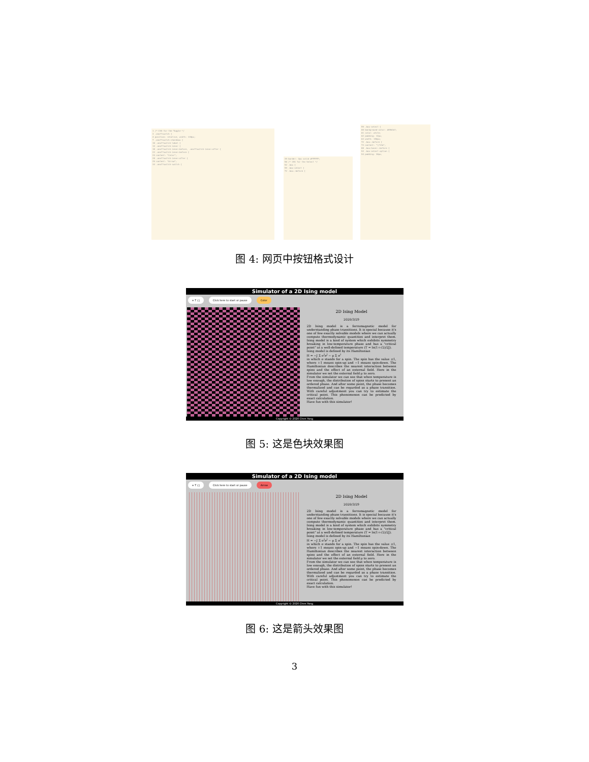1 /*-CSS-for-the-Toggle-*/
3 .onoffswitch {
4 position: relative; width: 130px;
7 .onoffswitch-checkbox {
10 .onoffswitch-label {
14 .onoffswitch-inner {
18 .onoffswitch-inner:before, .onoffswitch-inner:after {
23 .onoffswitch-inner:before {
24 content: "Color";
28 .onoffswitch-inner:after {
29 content: "Arrow";
34 .onoffswitch-switch {
39 border: 2px solid #FFFFFF;
50 /* CSS for the Select */
52 .box {
59 .box-select {
72 .box::before {
59 .box-select {
60 background-color: #0563af;
61 color: white;
62 padding: 12px;
63 width: 150px;
72 .box::before {
73 content: "\f13a";
88 .box:hover::before {
93 .box-select option {
94 padding: 30px;
图 4: 网页中按钮格式设计
Simulator of a 2D Ising model
= T / J Click here to start or pause Color
2D Ising Model
2020/3/29
2D Ising model is a ferromagnetic model for understanding phase transitions. It is special because it's one of few exactly solvable models where we can actually compute thermodynamic quantities and interpret them. Ising model is a kind of system which exhibits symmetry breaking in low-temperature phase and has a "critical point" at a well-defined temperature (T = ln(1+√2)/2J).
Ising model is defined by its Hamiltonian
H = −J Σ σ<sup>i</sup>σ<sup>j</sup> − μ Σ σ<sup>i</sup>
in which σ stands for a spin. The spin has the value ±1, where +1 means spin-up and −1 means spin-down. The Hamiltonian describes the nearest interaction between spins and the effect of an external field. Here in the simulator we set the external field μ to zero.
From the simulator we can see that when temperature is low enough, the distribution of spins starts to present an ordered phase. And after some point, the phase becomes thermalized and can be regarded as a phase transition. With careful adjustment you can try to estimate the critical point. This phenomenon can be predicted by exact calculation.
Have fun with this simulator!
Copyright © 2020 Chen Yang
图 5: 这是色块效果图
Simulator of a 2D Ising model
= T / J Click here to start or pause Arrow
2D Ising Model
2020/3/29
2D Ising model is a ferromagnetic model for understanding phase transitions. It is special because it's one of few exactly solvable models where we can actually compute thermodynamic quantities and interpret them. Ising model is a kind of system which exhibits symmetry breaking in low-temperature phase and has a "critical point" at a well-defined temperature (T = ln(1+√2)/2J).
Ising model is defined by its Hamiltonian
H = −J Σ σ<sup>i</sup>σ<sup>j</sup> − μ Σ σ<sup>i</sup>
in which σ stands for a spin. The spin has the value ±1, where +1 means spin-up and −1 means spin-down. The Hamiltonian describes the nearest interaction between spins and the effect of an external field. Here in the simulator we set the external field μ to zero.
From the simulator we can see that when temperature is low enough, the distribution of spins starts to present an ordered phase. And after some point, the phase becomes thermalized and can be regarded as a phase transition. With careful adjustment you can try to estimate the critical point. This phenomenon can be predicted by exact calculation.
Have fun with this simulator!
Copyright © 2020 Chen Yang
图 6: 这是箭头效果图
3